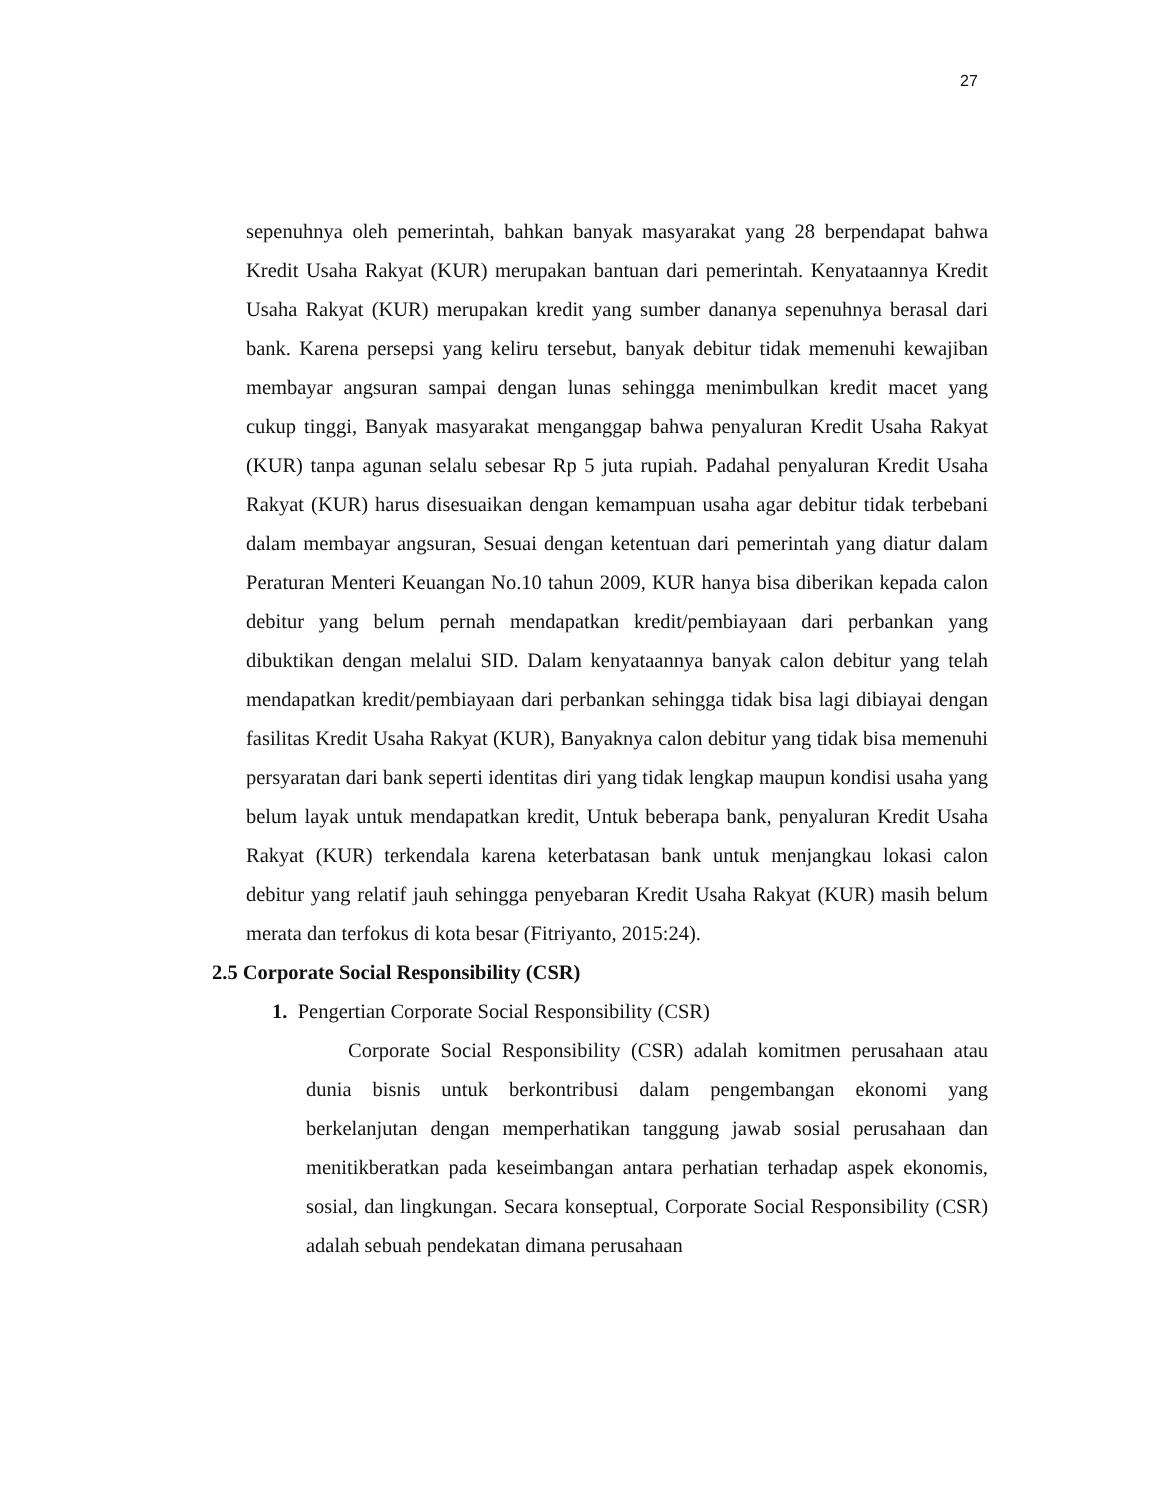27
sepenuhnya oleh pemerintah, bahkan banyak masyarakat yang 28 berpendapat bahwa Kredit Usaha Rakyat (KUR) merupakan bantuan dari pemerintah. Kenyataannya Kredit Usaha Rakyat (KUR) merupakan kredit yang sumber dananya sepenuhnya berasal dari bank. Karena persepsi yang keliru tersebut, banyak debitur tidak memenuhi kewajiban membayar angsuran sampai dengan lunas sehingga menimbulkan kredit macet yang cukup tinggi, Banyak masyarakat menganggap bahwa penyaluran Kredit Usaha Rakyat (KUR) tanpa agunan selalu sebesar Rp 5 juta rupiah. Padahal penyaluran Kredit Usaha Rakyat (KUR) harus disesuaikan dengan kemampuan usaha agar debitur tidak terbebani dalam membayar angsuran, Sesuai dengan ketentuan dari pemerintah yang diatur dalam Peraturan Menteri Keuangan No.10 tahun 2009, KUR hanya bisa diberikan kepada calon debitur yang belum pernah mendapatkan kredit/pembiayaan dari perbankan yang dibuktikan dengan melalui SID. Dalam kenyataannya banyak calon debitur yang telah mendapatkan kredit/pembiayaan dari perbankan sehingga tidak bisa lagi dibiayai dengan fasilitas Kredit Usaha Rakyat (KUR), Banyaknya calon debitur yang tidak bisa memenuhi persyaratan dari bank seperti identitas diri yang tidak lengkap maupun kondisi usaha yang belum layak untuk mendapatkan kredit, Untuk beberapa bank, penyaluran Kredit Usaha Rakyat (KUR) terkendala karena keterbatasan bank untuk menjangkau lokasi calon debitur yang relatif jauh sehingga penyebaran Kredit Usaha Rakyat (KUR) masih belum merata dan terfokus di kota besar (Fitriyanto, 2015:24).
2.5 Corporate Social Responsibility (CSR)
1. Pengertian Corporate Social Responsibility (CSR)
Corporate Social Responsibility (CSR) adalah komitmen perusahaan atau dunia bisnis untuk berkontribusi dalam pengembangan ekonomi yang berkelanjutan dengan memperhatikan tanggung jawab sosial perusahaan dan menitikberatkan pada keseimbangan antara perhatian terhadap aspek ekonomis, sosial, dan lingkungan. Secara konseptual, Corporate Social Responsibility (CSR) adalah sebuah pendekatan dimana perusahaan